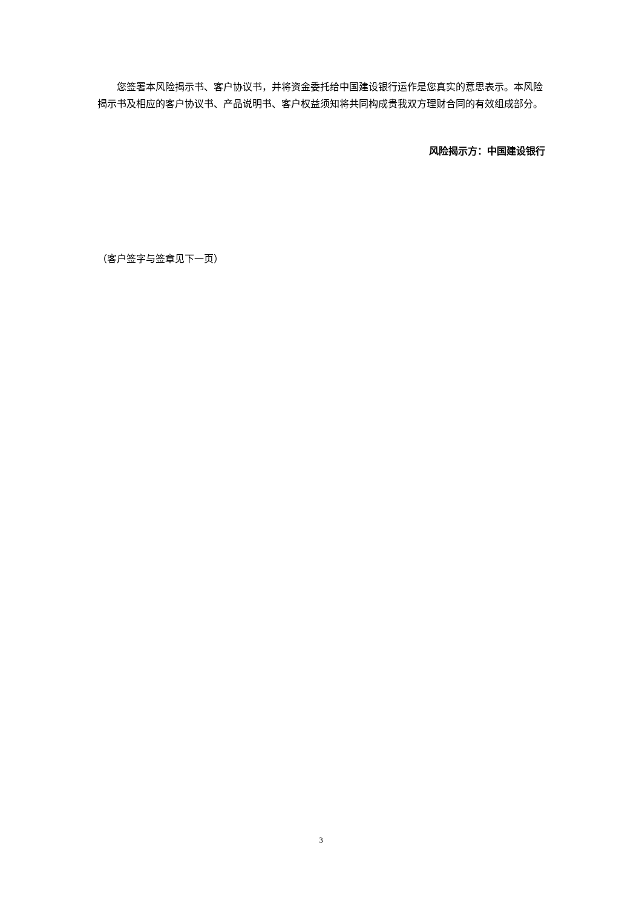您签署本风险揭示书、客户协议书，并将资金委托给中国建设银行运作是您真实的意思表示。本风险揭示书及相应的客户协议书、产品说明书、客户权益须知将共同构成贵我双方理财合同的有效组成部分。
风险揭示方：中国建设银行
（客户签字与签章见下一页）
3